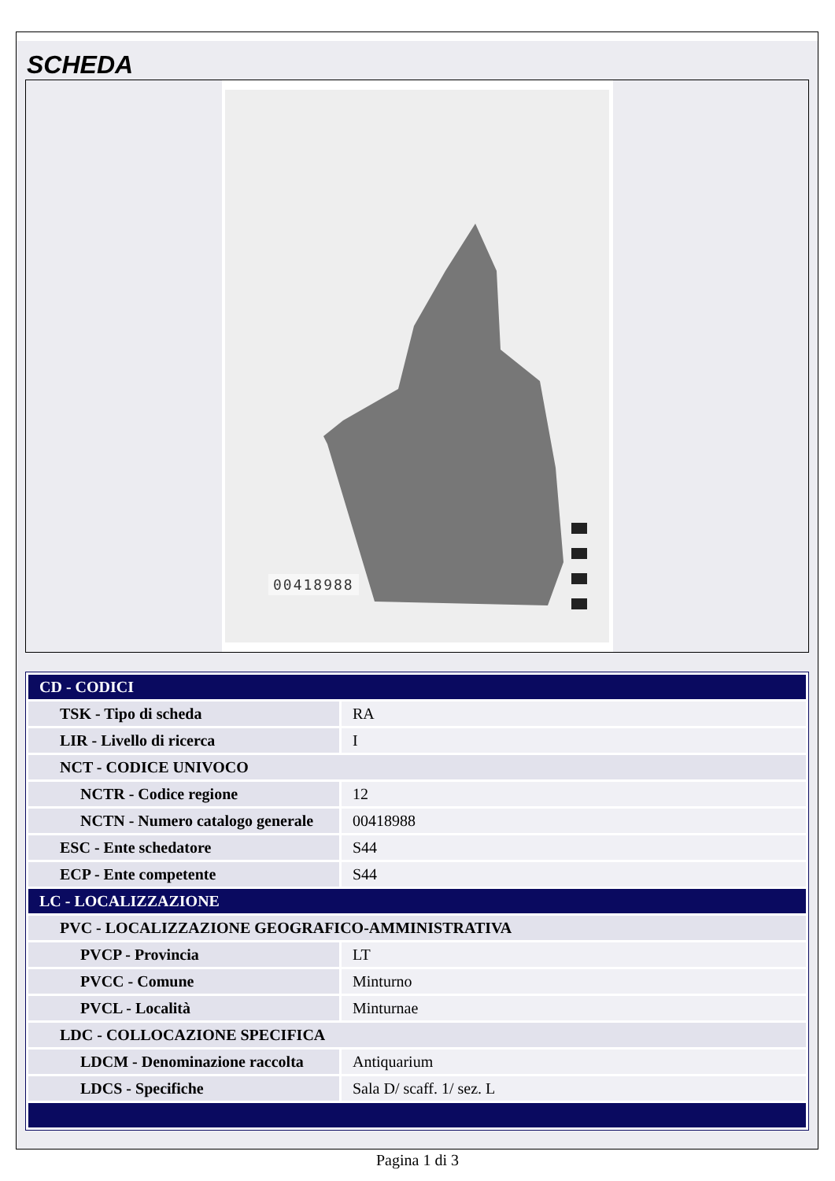SCHEDA
00418988
| CD - CODICI | |
| TSK - Tipo di scheda | RA |
| LIR - Livello di ricerca | I |
| NCT - CODICE UNIVOCO | |
| NCTR - Codice regione | 12 |
| NCTN - Numero catalogo generale | 00418988 |
| ESC - Ente schedatore | S44 |
| ECP - Ente competente | S44 |
| LC - LOCALIZZAZIONE | |
| PVC - LOCALIZZAZIONE GEOGRAFICO-AMMINISTRATIVA | |
| PVCP - Provincia | LT |
| PVCC - Comune | Minturno |
| PVCL - Località | Minturnae |
| LDC - COLLOCAZIONE SPECIFICA | |
| LDCM - Denominazione raccolta | Antiquarium |
| LDCS - Specifiche | Sala D/ scaff. 1/ sez. L |
Pagina 1 di 3